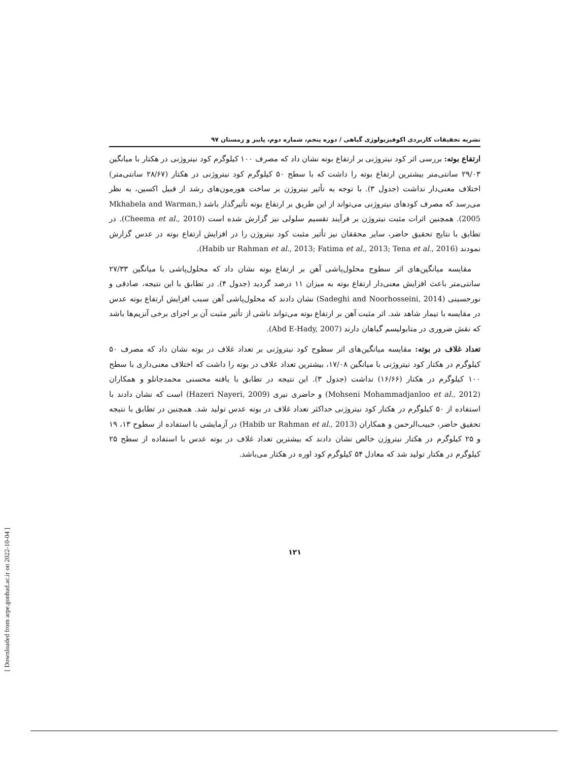[ Downloaded from arpe.gonbad.ac.ir on 2022-10-04 ]
نشریه تحقیقات کاربردی اکوفیزیولوژی گیاهی / دوره پنجم، شماره دوم، پاییز و زمستان ۹۷
ارتفاع بوته: بررسی اثر کود نیتروژنی بر ارتفاع بوته نشان داد که مصرف ۱۰۰ کیلوگرم کود نیتروژنی در هکتار با میانگین ۲۹/۰۳ سانتی‌متر بیشترین ارتفاع بوته را داشت که با سطح ۵۰ کیلوگرم کود نیتروژنی در هکتار (۲۸/۶۷ سانتی‌متر) اختلاف معنی‌دار نداشت (جدول ۳). با توجه به تأثیر نیتروژن بر ساخت هورمون‌های رشد از قبیل اکسین، به نظر می‌رسد که مصرف کودهای نیتروژنی می‌تواند از این طریق بر ارتفاع بوته تأثیرگذار باشد (Mkhabela and Warman, 2005). همچنین اثرات مثبت نیتروژن بر فرآیند تقسیم سلولی نیز گزارش شده است (Cheema et al., 2010). در تطابق با نتایج تحقیق حاضر، سایر محققان نیز تأثیر مثبت کود نیتروژن را در افزایش ارتفاع بوته در عدس گزارش نمودند (Habib ur Rahman et al., 2013; Fatima et al., 2013; Tena et al., 2016).
مقایسه میانگین‌های اثر سطوح محلول‌پاشی آهن بر ارتفاع بوته نشان داد که محلول‌پاشی با میانگین ۲۷/۳۳ سانتی‌متر باعث افزایش معنی‌دار ارتفاع بوته به میزان ۱۱ درصد گردید (جدول ۴). در تطابق با این نتیجه، صادقی و نورحسینی (Sadeghi and Noorhosseini, 2014) نشان دادند که محلول‌پاشی آهن سبب افزایش ارتفاع بوته عدس در مقایسه با تیمار شاهد شد. اثر مثبت آهن بر ارتفاع بوته می‌تواند ناشی از تأثیر مثبت آن بر اجزای برخی آنزیم‌ها باشد که نقش ضروری در متابولیسم گیاهان دارند (Abd E-Hady, 2007).
تعداد غلاف در بوته: مقایسه میانگین‌های اثر سطوح کود نیتروژنی بر تعداد غلاف در بوته نشان داد که مصرف ۵۰ کیلوگرم در هکتار کود نیتروژنی با میانگین ۱۷/۰۸، بیشترین تعداد غلاف در بوته را داشت که اختلاف معنی‌داری با سطح ۱۰۰ کیلوگرم در هکتار (۱۶/۶۶) نداشت (جدول ۳). این نتیجه در تطابق با یافته محسنی محمدجانلو و همکاران (Mohseni Mohammadjanloo et al., 2012) و حاضری نیری (Hazeri Nayeri, 2009) است که نشان دادند با استفاده از ۵۰ کیلوگرم در هکتار کود نیتروژنی حداکثر تعداد غلاف در بوته عدس تولید شد. همچنین در تطابق با نتیجه تحقیق حاضر، حبیب‌الرحمن و همکاران (Habib ur Rahman et al., 2013) در آزمایشی با استفاده از سطوح ۱۳، ۱۹ و ۲۵ کیلوگرم در هکتار نیتروژن خالص نشان دادند که بیشترین تعداد غلاف در بوته عدس با استفاده از سطح ۲۵ کیلوگرم در هکتار تولید شد که معادل ۵۴ کیلوگرم کود اوره در هکتار می‌باشد.
۱۲۱